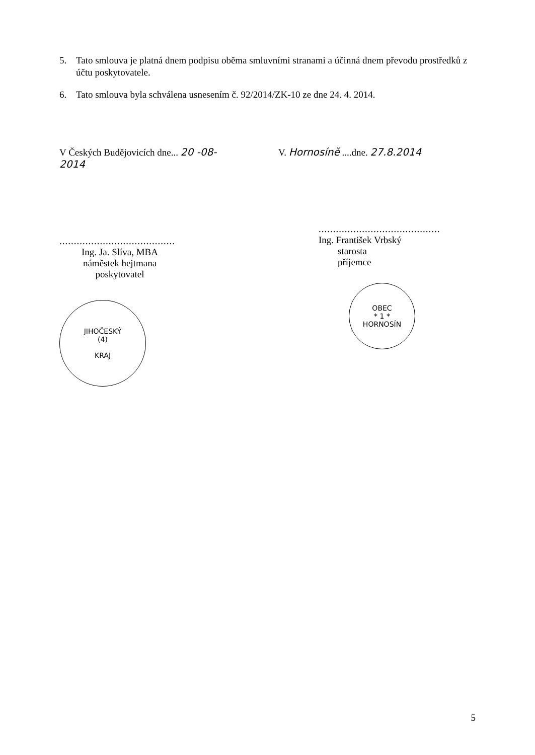5. Tato smlouva je platná dnem podpisu oběma smluvními stranami a účinná dnem převodu prostředků z účtu poskytovatele.
6. Tato smlouva byla schválena usnesením č. 92/2014/ZK-10 ze dne 24. 4. 2014.
V Českých Budějovicích dne... 20 -08- 2014
........................................
Ing. Ja. Slíva, MBA
náměstek hejtmana
poskytovatel
JIHOČESKÝ
(4)
KRAJ
V. Hornosíně ....dne. 27.8.2014
..........................................
Ing. František Vrbský
starosta
příjemce
OBEC
* 1 *
HORNOSÍN
5